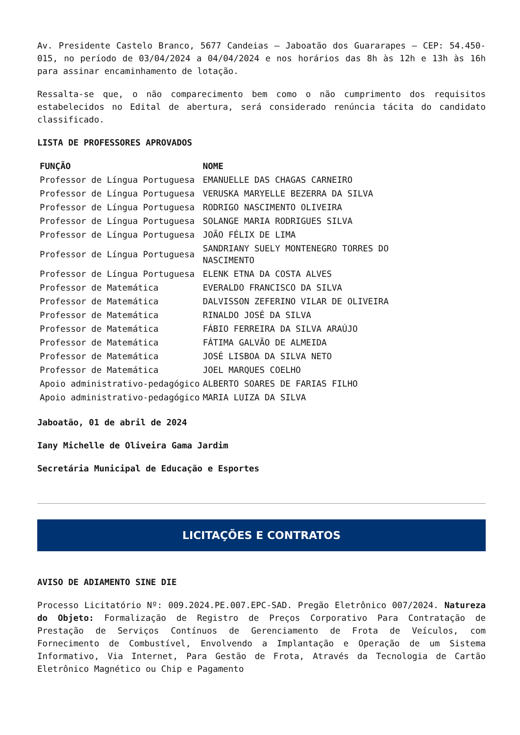Av. Presidente Castelo Branco, 5677 Candeias – Jaboatão dos Guararapes – CEP: 54.450-015, no período de 03/04/2024 a 04/04/2024 e nos horários das 8h às 12h e 13h às 16h para assinar encaminhamento de lotação.
Ressalta-se que, o não comparecimento bem como o não cumprimento dos requisitos estabelecidos no Edital de abertura, será considerado renúncia tácita do candidato classificado.
LISTA DE PROFESSORES APROVADOS
| FUNÇÃO | NOME |
| --- | --- |
| Professor de Língua Portuguesa | EMANUELLE DAS CHAGAS CARNEIRO |
| Professor de Língua Portuguesa | VERUSKA MARYELLE BEZERRA DA SILVA |
| Professor de Língua Portuguesa | RODRIGO NASCIMENTO OLIVEIRA |
| Professor de Língua Portuguesa | SOLANGE MARIA RODRIGUES SILVA |
| Professor de Língua Portuguesa | JOÃO FÉLIX DE LIMA |
| Professor de Língua Portuguesa | SANDRIANY SUELY MONTENEGRO TORRES DO NASCIMENTO |
| Professor de Língua Portuguesa | ELENK ETNA DA COSTA ALVES |
| Professor de Matemática | EVERALDO FRANCISCO DA SILVA |
| Professor de Matemática | DALVISSON ZEFERINO VILAR DE OLIVEIRA |
| Professor de Matemática | RINALDO JOSÉ DA SILVA |
| Professor de Matemática | FÁBIO FERREIRA DA SILVA ARAÚJO |
| Professor de Matemática | FÁTIMA GALVÃO DE ALMEIDA |
| Professor de Matemática | JOSÉ LISBOA DA SILVA NETO |
| Professor de Matemática | JOEL MARQUES COELHO |
| Apoio administrativo-pedagógico | ALBERTO SOARES DE FARIAS FILHO |
| Apoio administrativo-pedagógico | MARIA LUIZA DA SILVA |
Jaboatão, 01 de abril de 2024
Iany Michelle de Oliveira Gama Jardim
Secretária Municipal de Educação e Esportes
LICITAÇÕES E CONTRATOS
AVISO DE ADIAMENTO SINE DIE
Processo Licitatório Nº: 009.2024.PE.007.EPC-SAD. Pregão Eletrônico 007/2024. Natureza do Objeto: Formalização de Registro de Preços Corporativo Para Contratação de Prestação de Serviços Contínuos de Gerenciamento de Frota de Veículos, com Fornecimento de Combustível, Envolvendo a Implantação e Operação de um Sistema Informativo, Via Internet, Para Gestão de Frota, Através da Tecnologia de Cartão Eletrônico Magnético ou Chip e Pagamento